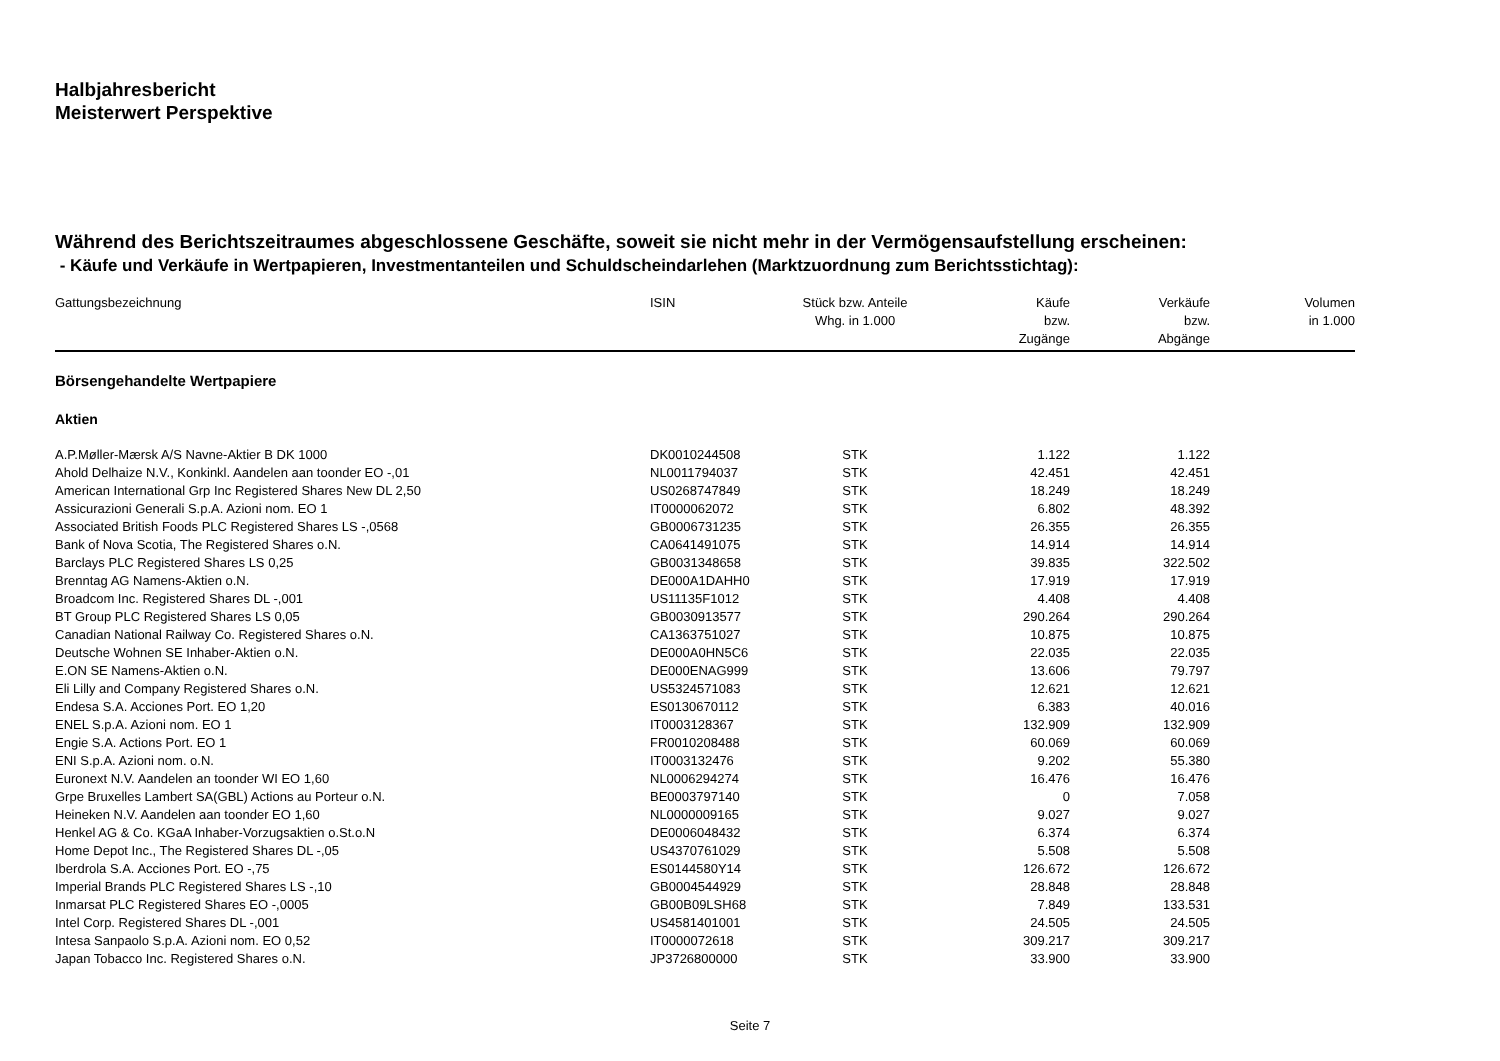Halbjahresbericht
Meisterwert Perspektive
Während des Berichtszeitraumes abgeschlossene Geschäfte, soweit sie nicht mehr in der Vermögensaufstellung erscheinen:
- Käufe und Verkäufe in Wertpapieren, Investmentanteilen und Schuldscheindarlehen (Marktzuordnung zum Berichtsstichtag):
| Gattungsbezeichnung | ISIN | Stück bzw. Anteile Whg. in 1.000 | Käufe bzw. Zugänge | Verkäufe bzw. Abgänge | Volumen in 1.000 |
| --- | --- | --- | --- | --- | --- |
| Börsengehandelte Wertpapiere | | | | | |
| Aktien | | | | | |
| A.P.Møller-Mærsk A/S Navne-Aktier B DK 1000 | DK0010244508 | STK | 1.122 | 1.122 | |
| Ahold Delhaize N.V., Konkinkl. Aandelen aan toonder EO -,01 | NL0011794037 | STK | 42.451 | 42.451 | |
| American International Grp Inc Registered Shares New DL 2,50 | US0268747849 | STK | 18.249 | 18.249 | |
| Assicurazioni Generali S.p.A. Azioni nom. EO 1 | IT0000062072 | STK | 6.802 | 48.392 | |
| Associated British Foods PLC Registered Shares LS -,0568 | GB0006731235 | STK | 26.355 | 26.355 | |
| Bank of Nova Scotia, The Registered Shares o.N. | CA0641491075 | STK | 14.914 | 14.914 | |
| Barclays PLC Registered Shares LS 0,25 | GB0031348658 | STK | 39.835 | 322.502 | |
| Brenntag AG Namens-Aktien o.N. | DE000A1DAHH0 | STK | 17.919 | 17.919 | |
| Broadcom Inc. Registered Shares DL -,001 | US11135F1012 | STK | 4.408 | 4.408 | |
| BT Group PLC Registered Shares LS 0,05 | GB0030913577 | STK | 290.264 | 290.264 | |
| Canadian National Railway Co. Registered Shares o.N. | CA1363751027 | STK | 10.875 | 10.875 | |
| Deutsche Wohnen SE Inhaber-Aktien o.N. | DE000A0HN5C6 | STK | 22.035 | 22.035 | |
| E.ON SE Namens-Aktien o.N. | DE000ENAG999 | STK | 13.606 | 79.797 | |
| Eli Lilly and Company Registered Shares o.N. | US5324571083 | STK | 12.621 | 12.621 | |
| Endesa S.A. Acciones Port. EO 1,20 | ES0130670112 | STK | 6.383 | 40.016 | |
| ENEL S.p.A. Azioni nom. EO 1 | IT0003128367 | STK | 132.909 | 132.909 | |
| Engie S.A. Actions Port. EO 1 | FR0010208488 | STK | 60.069 | 60.069 | |
| ENI S.p.A. Azioni nom. o.N. | IT0003132476 | STK | 9.202 | 55.380 | |
| Euronext N.V. Aandelen an toonder WI EO 1,60 | NL0006294274 | STK | 16.476 | 16.476 | |
| Grpe Bruxelles Lambert SA(GBL) Actions au Porteur o.N. | BE0003797140 | STK | 0 | 7.058 | |
| Heineken N.V. Aandelen aan toonder EO 1,60 | NL0000009165 | STK | 9.027 | 9.027 | |
| Henkel AG & Co. KGaA Inhaber-Vorzugsaktien o.St.o.N | DE0006048432 | STK | 6.374 | 6.374 | |
| Home Depot Inc., The Registered Shares DL -,05 | US4370761029 | STK | 5.508 | 5.508 | |
| Iberdrola S.A. Acciones Port. EO -,75 | ES0144580Y14 | STK | 126.672 | 126.672 | |
| Imperial Brands PLC Registered Shares LS -,10 | GB0004544929 | STK | 28.848 | 28.848 | |
| Inmarsat PLC Registered Shares EO -,0005 | GB00B09LSH68 | STK | 7.849 | 133.531 | |
| Intel Corp. Registered Shares DL -,001 | US4581401001 | STK | 24.505 | 24.505 | |
| Intesa Sanpaolo S.p.A. Azioni nom. EO 0,52 | IT0000072618 | STK | 309.217 | 309.217 | |
| Japan Tobacco Inc. Registered Shares o.N. | JP3726800000 | STK | 33.900 | 33.900 | |
Seite 7